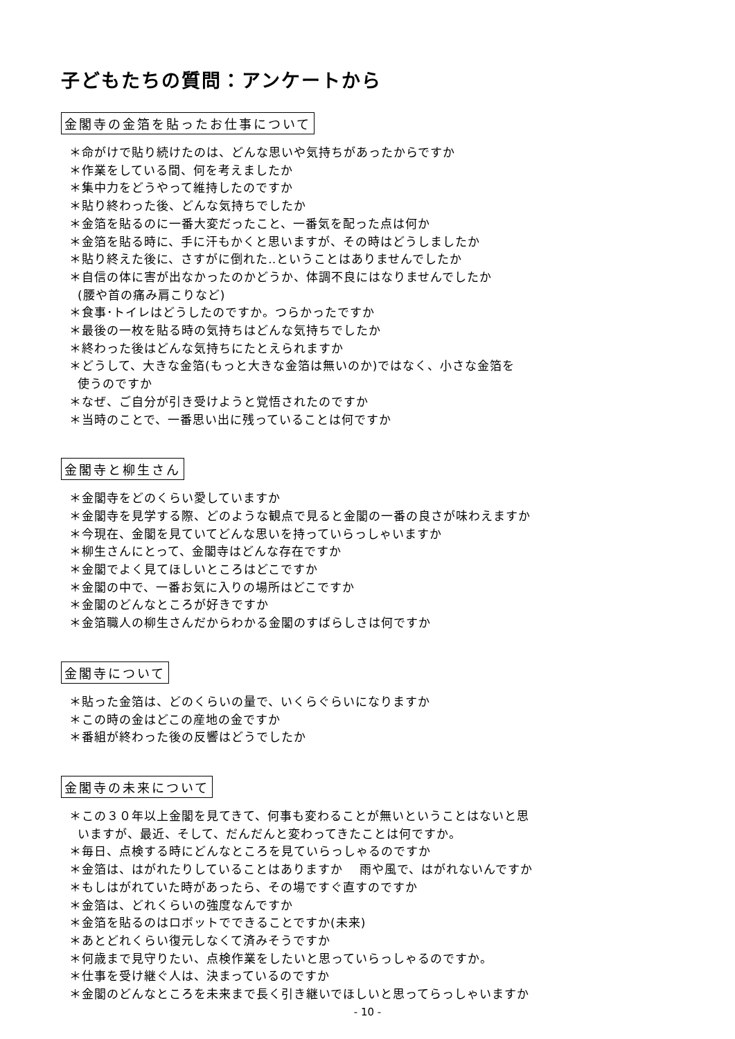子どもたちの質問：アンケートから
金閣寺の金箔を貼ったお仕事について
＊命がけで貼り続けたのは、どんな思いや気持ちがあったからですか
＊作業をしている間、何を考えましたか
＊集中力をどうやって維持したのですか
＊貼り終わった後、どんな気持ちでしたか
＊金箔を貼るのに一番大変だったこと、一番気を配った点は何か
＊金箔を貼る時に、手に汗もかくと思いますが、その時はどうしましたか
＊貼り終えた後に、さすがに倒れた‥ということはありませんでしたか
＊自信の体に害が出なかったのかどうか、体調不良にはなりませんでしたか
(腰や首の痛み肩こりなど)
＊食事･トイレはどうしたのですか。つらかったですか
＊最後の一枚を貼る時の気持ちはどんな気持ちでしたか
＊終わった後はどんな気持ちにたとえられますか
＊どうして、大きな金箔(もっと大きな金箔は無いのか)ではなく、小さな金箔を
使うのですか
＊なぜ、ご自分が引き受けようと覚悟されたのですか
＊当時のことで、一番思い出に残っていることは何ですか
金閣寺と柳生さん
＊金閣寺をどのくらい愛していますか
＊金閣寺を見学する際、どのような観点で見ると金閣の一番の良さが味わえますか
＊今現在、金閣を見ていてどんな思いを持っていらっしゃいますか
＊柳生さんにとって、金閣寺はどんな存在ですか
＊金閣でよく見てほしいところはどこですか
＊金閣の中で、一番お気に入りの場所はどこですか
＊金閣のどんなところが好きですか
＊金箔職人の柳生さんだからわかる金閣のすばらしさは何ですか
金閣寺について
＊貼った金箔は、どのくらいの量で、いくらぐらいになりますか
＊この時の金はどこの産地の金ですか
＊番組が終わった後の反響はどうでしたか
金閣寺の未来について
＊この３０年以上金閣を見てきて、何事も変わることが無いということはないと思
いますが、最近、そして、だんだんと変わってきたことは何ですか。
＊毎日、点検する時にどんなところを見ていらっしゃるのですか
＊金箔は、はがれたりしていることはありますか　 雨や風で、はがれないんですか
＊もしはがれていた時があったら、その場ですぐ直すのですか
＊金箔は、どれくらいの強度なんですか
＊金箔を貼るのはロボットでできることですか(未来)
＊あとどれくらい復元しなくて済みそうですか
＊何歳まで見守りたい、点検作業をしたいと思っていらっしゃるのですか。
＊仕事を受け継ぐ人は、決まっているのですか
＊金閣のどんなところを未来まで長く引き継いでほしいと思ってらっしゃいますか
- 10 -